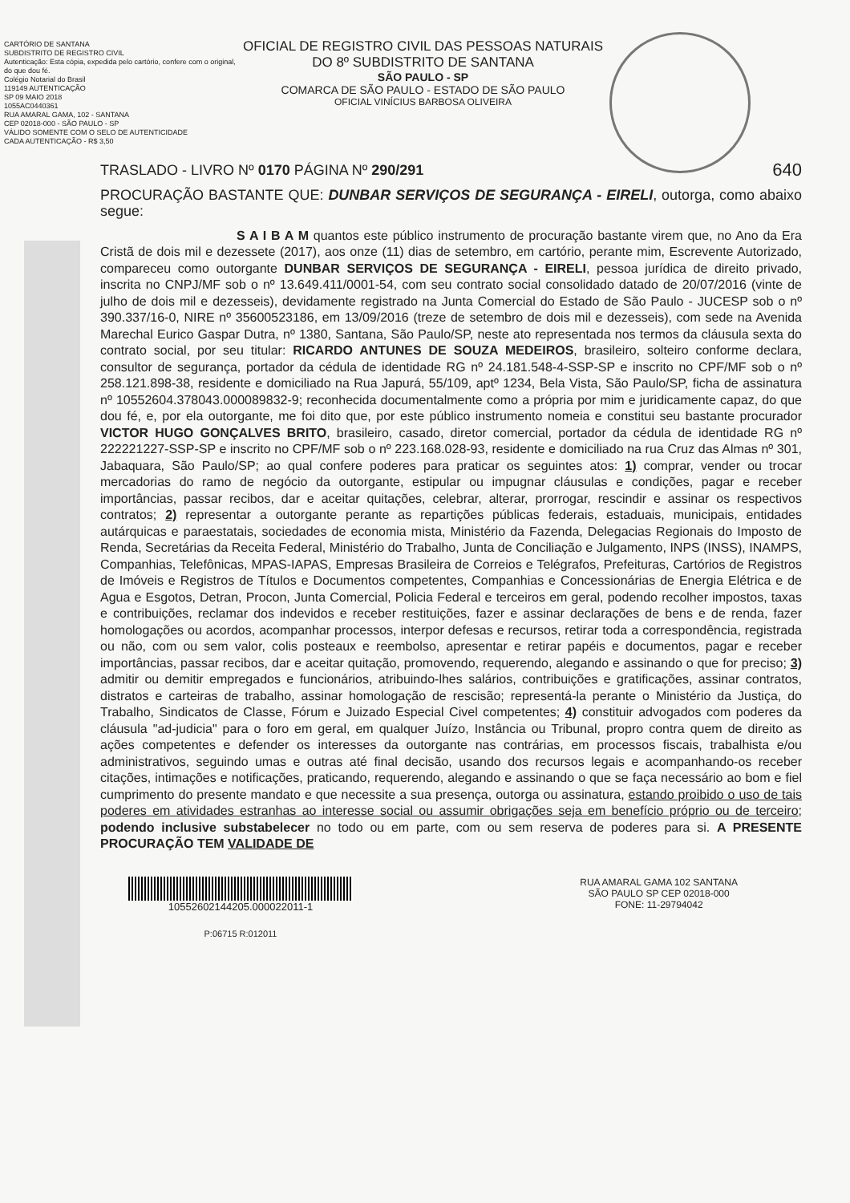CARTÓRIO DE SANTANA
SUBDISTRITO DE REGISTRO CIVIL
Autenticação: Esta cópia, expedida pelo cartório, confere com o original, do que dou fé.
Colégio Notarial do Brasil
119149 AUTENTICAÇÃO
SP 09 MAIO 2018
1055AC0440361
RUA AMARAL GAMA, 102 - SANTANA
CEP 02018-000 - SÃO PAULO - SP
VÁLIDO SOMENTE COM O SELO DE AUTENTICIDADE
CADA AUTENTICAÇÃO - R$ 3,50
OFICIAL DE REGISTRO CIVIL DAS PESSOAS NATURAIS DO 8º SUBDISTRITO DE SANTANA
SÃO PAULO - SP
COMARCA DE SÃO PAULO - ESTADO DE SÃO PAULO
OFICIAL VINÍCIUS BARBOSA OLIVEIRA
TRASLADO - LIVRO Nº 0170 PÁGINA Nº 290/291 640
PROCURAÇÃO BASTANTE QUE: DUNBAR SERVIÇOS DE SEGURANÇA - EIRELI, outorga, como abaixo segue:
S A I B A M quantos este público instrumento de procuração bastante virem que, no Ano da Era Cristã de dois mil e dezessete (2017), aos onze (11) dias de setembro, em cartório, perante mim, Escrevente Autorizado, compareceu como outorgante DUNBAR SERVIÇOS DE SEGURANÇA - EIRELI, pessoa jurídica de direito privado, inscrita no CNPJ/MF sob o nº 13.649.411/0001-54, com seu contrato social consolidado datado de 20/07/2016 (vinte de julho de dois mil e dezesseis), devidamente registrado na Junta Comercial do Estado de São Paulo - JUCESP sob o nº 390.337/16-0, NIRE nº 35600523186, em 13/09/2016 (treze de setembro de dois mil e dezesseis), com sede na Avenida Marechal Eurico Gaspar Dutra, nº 1380, Santana, São Paulo/SP, neste ato representada nos termos da cláusula sexta do contrato social, por seu titular: RICARDO ANTUNES DE SOUZA MEDEIROS, brasileiro, solteiro conforme declara, consultor de segurança, portador da cédula de identidade RG nº 24.181.548-4-SSP-SP e inscrito no CPF/MF sob o nº 258.121.898-38, residente e domiciliado na Rua Japurá, 55/109, aptº 1234, Bela Vista, São Paulo/SP, ficha de assinatura nº 10552604.378043.000089832-9; reconhecida documentalmente como a própria por mim e juridicamente capaz, do que dou fé, e, por ela outorgante, me foi dito que, por este público instrumento nomeia e constitui seu bastante procurador VICTOR HUGO GONÇALVES BRITO, brasileiro, casado, diretor comercial, portador da cédula de identidade RG nº 222221227-SSP-SP e inscrito no CPF/MF sob o nº 223.168.028-93, residente e domiciliado na rua Cruz das Almas nº 301, Jabaquara, São Paulo/SP; ao qual confere poderes para praticar os seguintes atos: 1) comprar, vender ou trocar mercadorias do ramo de negócio da outorgante, estipular ou impugnar cláusulas e condições, pagar e receber importâncias, passar recibos, dar e aceitar quitações, celebrar, alterar, prorrogar, rescindir e assinar os respectivos contratos; 2) representar a outorgante perante as repartições públicas federais, estaduais, municipais, entidades autárquicas e paraestatais, sociedades de economia mista, Ministério da Fazenda, Delegacias Regionais do Imposto de Renda, Secretárias da Receita Federal, Ministério do Trabalho, Junta de Conciliação e Julgamento, INPS (INSS), INAMPS, Companhias, Telefônicas, MPAS-IAPAS, Empresas Brasileira de Correios e Telégrafos, Prefeituras, Cartórios de Registros de Imóveis e Registros de Títulos e Documentos competentes, Companhias e Concessionárias de Energia Elétrica e de Agua e Esgotos, Detran, Procon, Junta Comercial, Policia Federal e terceiros em geral, podendo recolher impostos, taxas e contribuições, reclamar dos indevidos e receber restituições, fazer e assinar declarações de bens e de renda, fazer homologações ou acordos, acompanhar processos, interpor defesas e recursos, retirar toda a correspondência, registrada ou não, com ou sem valor, colis posteaux e reembolso, apresentar e retirar papéis e documentos, pagar e receber importâncias, passar recibos, dar e aceitar quitação, promovendo, requerendo, alegando e assinando o que for preciso; 3) admitir ou demitir empregados e funcionários, atribuindo-lhes salários, contribuições e gratificações, assinar contratos, distratos e carteiras de trabalho, assinar homologação de rescisão; representá-la perante o Ministério da Justiça, do Trabalho, Sindicatos de Classe, Fórum e Juizado Especial Civel competentes; 4) constituir advogados com poderes da cláusula "ad-judicia" para o foro em geral, em qualquer Juízo, Instância ou Tribunal, propro contra quem de direito as ações competentes e defender os interesses da outorgante nas contrárias, em processos fiscais, trabalhista e/ou administrativos, seguindo umas e outras até final decisão, usando dos recursos legais e acompanhando-os receber citações, intimações e notificações, praticando, requerendo, alegando e assinando o que se faça necessário ao bom e fiel cumprimento do presente mandato e que necessite a sua presença, outorga ou assinatura, estando proibido o uso de tais poderes em atividades estranhas ao interesse social ou assumir obrigações seja em benefício próprio ou de terceiro; podendo inclusive substabelecer no todo ou em parte, com ou sem reserva de poderes para si. A PRESENTE PROCURAÇÃO TEM VALIDADE DE
10552602144205.000022011-1
P:06715 R:012011
RUA AMARAL GAMA 102 SANTANA
SÃO PAULO SP CEP 02018-000
FONE: 11-29794042